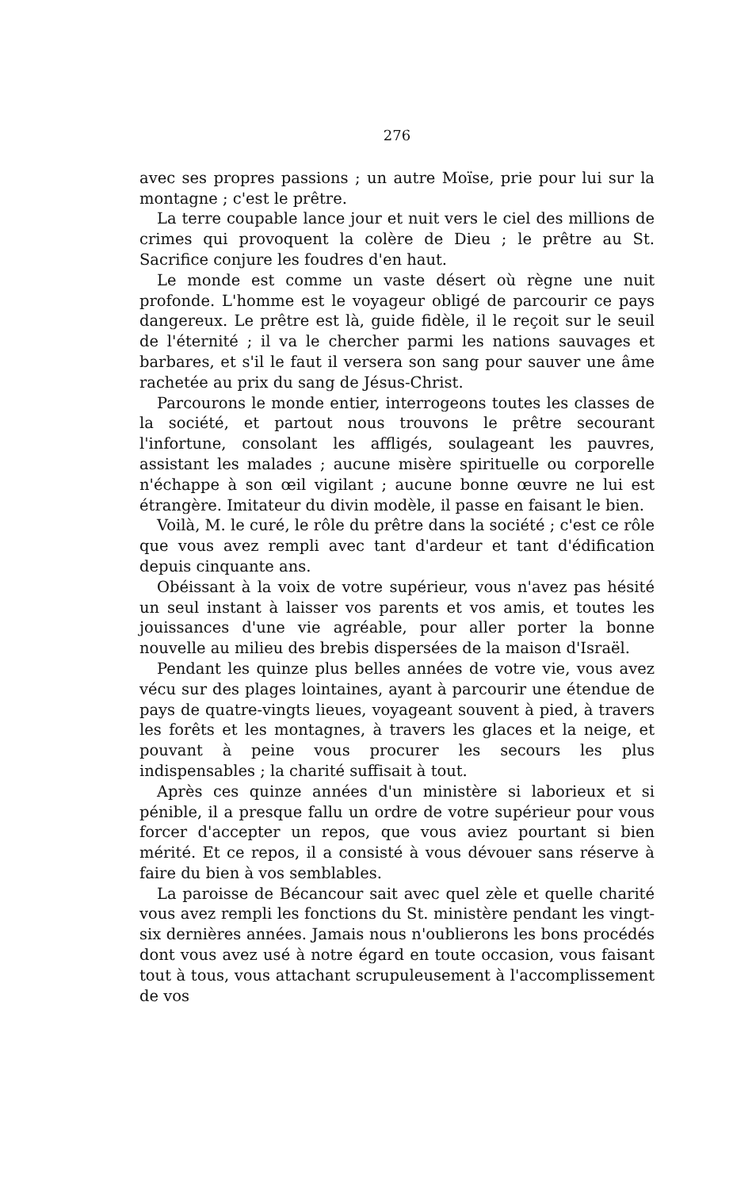276
avec ses propres passions ; un autre Moïse, prie pour lui sur la montagne ; c'est le prêtre.
La terre coupable lance jour et nuit vers le ciel des millions de crimes qui provoquent la colère de Dieu ; le prêtre au St. Sacrifice conjure les foudres d'en haut.
Le monde est comme un vaste désert où règne une nuit profonde. L'homme est le voyageur obligé de parcourir ce pays dangereux. Le prêtre est là, guide fidèle, il le reçoit sur le seuil de l'éternité ; il va le chercher parmi les nations sauvages et barbares, et s'il le faut il versera son sang pour sauver une âme rachetée au prix du sang de Jésus-Christ.
Parcourons le monde entier, interrogeons toutes les classes de la société, et partout nous trouvons le prêtre secourant l'infortune, consolant les affligés, soulageant les pauvres, assistant les malades ; aucune misère spirituelle ou corporelle n'échappe à son œil vigilant ; aucune bonne œuvre ne lui est étrangère. Imitateur du divin modèle, il passe en faisant le bien.
Voilà, M. le curé, le rôle du prêtre dans la société ; c'est ce rôle que vous avez rempli avec tant d'ardeur et tant d'édification depuis cinquante ans.
Obéissant à la voix de votre supérieur, vous n'avez pas hésité un seul instant à laisser vos parents et vos amis, et toutes les jouissances d'une vie agréable, pour aller porter la bonne nouvelle au milieu des brebis dispersées de la maison d'Israël.
Pendant les quinze plus belles années de votre vie, vous avez vécu sur des plages lointaines, ayant à parcourir une étendue de pays de quatre-vingts lieues, voyageant souvent à pied, à travers les forêts et les montagnes, à travers les glaces et la neige, et pouvant à peine vous procurer les secours les plus indispensables ; la charité suffisait à tout.
Après ces quinze années d'un ministère si laborieux et si pénible, il a presque fallu un ordre de votre supérieur pour vous forcer d'accepter un repos, que vous aviez pourtant si bien mérité. Et ce repos, il a consisté à vous dévouer sans réserve à faire du bien à vos semblables.
La paroisse de Bécancour sait avec quel zèle et quelle charité vous avez rempli les fonctions du St. ministère pendant les vingt-six dernières années. Jamais nous n'oublierons les bons procédés dont vous avez usé à notre égard en toute occasion, vous faisant tout à tous, vous attachant scrupuleusement à l'accomplissement de vos